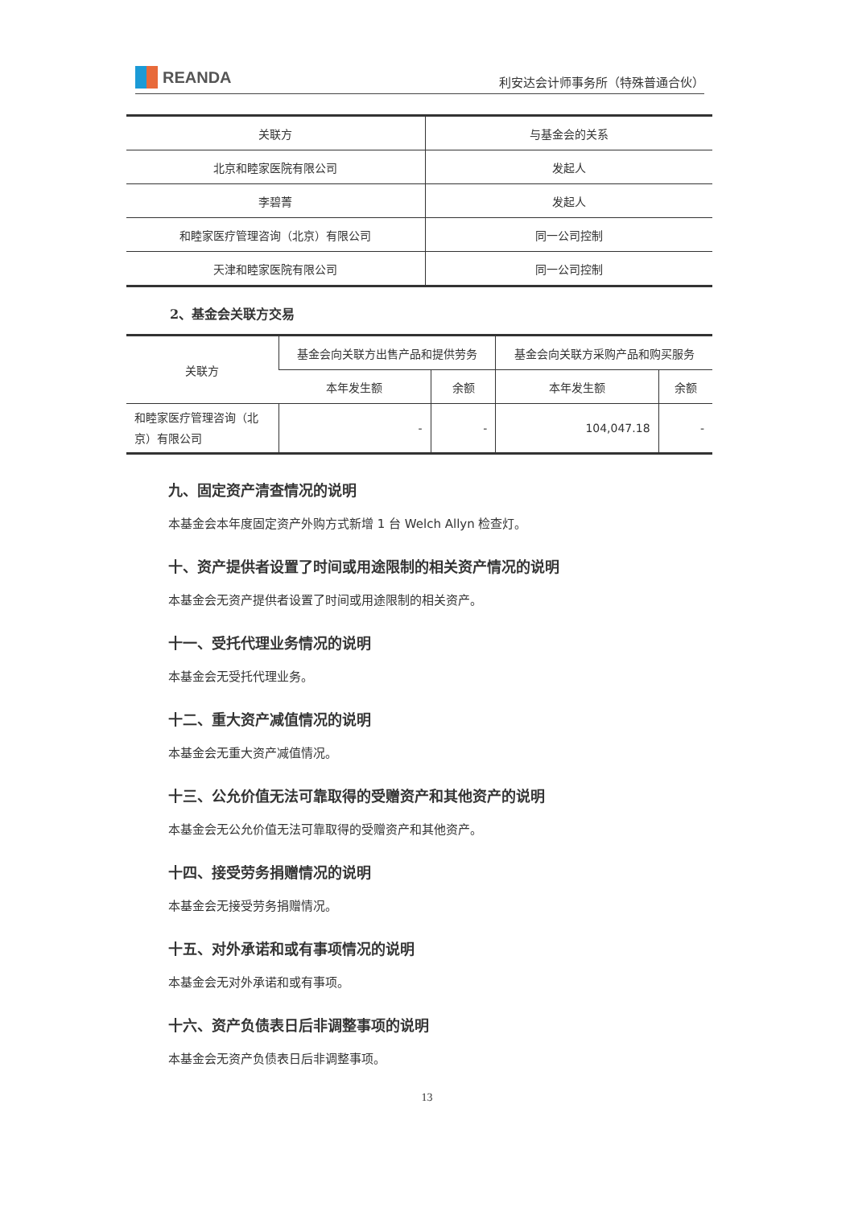REANDA
利安达会计师事务所（特殊普通合伙）
| 关联方 | 与基金会的关系 |
| --- | --- |
| 北京和睦家医院有限公司 | 发起人 |
| 李碧菁 | 发起人 |
| 和睦家医疗管理咨询（北京）有限公司 | 同一公司控制 |
| 天津和睦家医院有限公司 | 同一公司控制 |
2、基金会关联方交易
| 关联方 | 基金会向关联方出售产品和提供劳务 | | 基金会向关联方采购产品和购买服务 | |
| --- | --- | --- | --- | --- |
| | 本年发生额 | 余额 | 本年发生额 | 余额 |
| 和睦家医疗管理咨询（北京）有限公司 | - | - | 104,047.18 | - |
九、固定资产清查情况的说明
本基金会本年度固定资产外购方式新增 1 台 Welch Allyn 检查灯。
十、资产提供者设置了时间或用途限制的相关资产情况的说明
本基金会无资产提供者设置了时间或用途限制的相关资产。
十一、受托代理业务情况的说明
本基金会无受托代理业务。
十二、重大资产减值情况的说明
本基金会无重大资产减值情况。
十三、公允价值无法可靠取得的受赠资产和其他资产的说明
本基金会无公允价值无法可靠取得的受赠资产和其他资产。
十四、接受劳务捐赠情况的说明
本基金会无接受劳务捐赠情况。
十五、对外承诺和或有事项情况的说明
本基金会无对外承诺和或有事项。
十六、资产负债表日后非调整事项的说明
本基金会无资产负债表日后非调整事项。
13